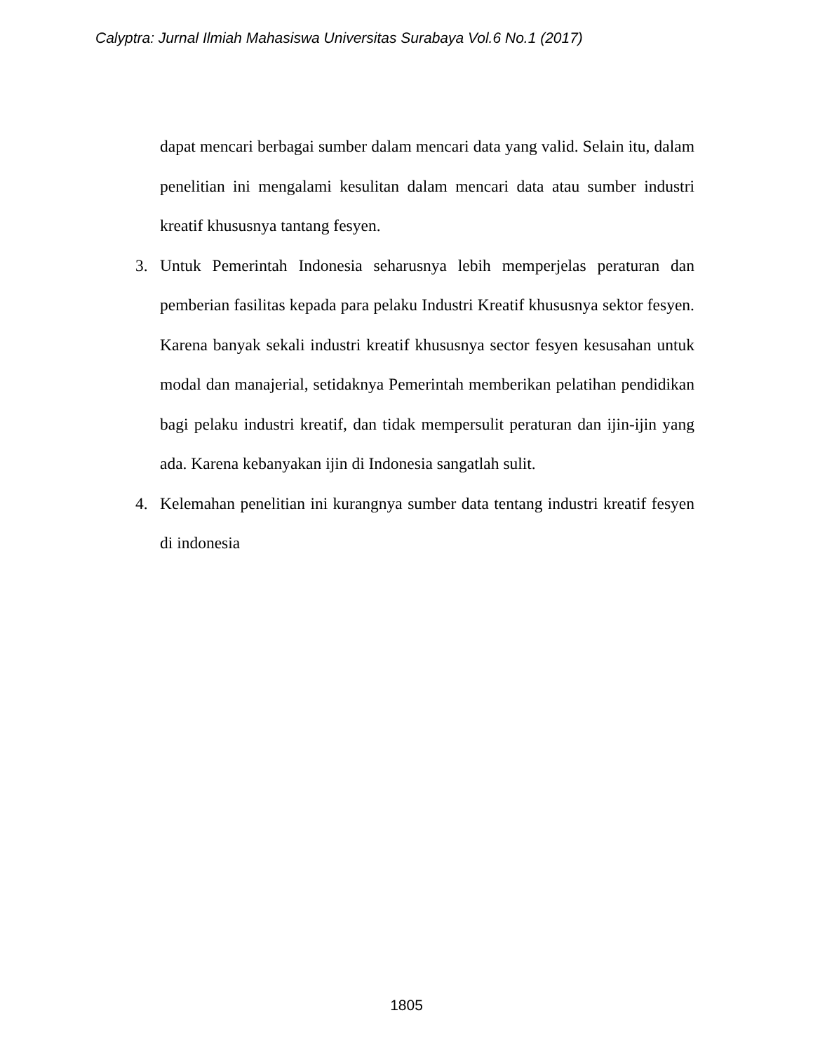Calyptra: Jurnal Ilmiah Mahasiswa Universitas Surabaya Vol.6 No.1 (2017)
dapat mencari berbagai sumber dalam mencari data yang valid. Selain itu, dalam penelitian ini mengalami kesulitan dalam mencari data atau sumber industri kreatif khususnya tantang fesyen.
3. Untuk Pemerintah Indonesia seharusnya lebih memperjelas peraturan dan pemberian fasilitas kepada para pelaku Industri Kreatif khususnya sektor fesyen. Karena banyak sekali industri kreatif khususnya sector fesyen kesusahan untuk modal dan manajerial, setidaknya Pemerintah memberikan pelatihan pendidikan bagi pelaku industri kreatif, dan tidak mempersulit peraturan dan ijin-ijin yang ada. Karena kebanyakan ijin di Indonesia sangatlah sulit.
4. Kelemahan penelitian ini kurangnya sumber data tentang industri kreatif fesyen di indonesia
1805